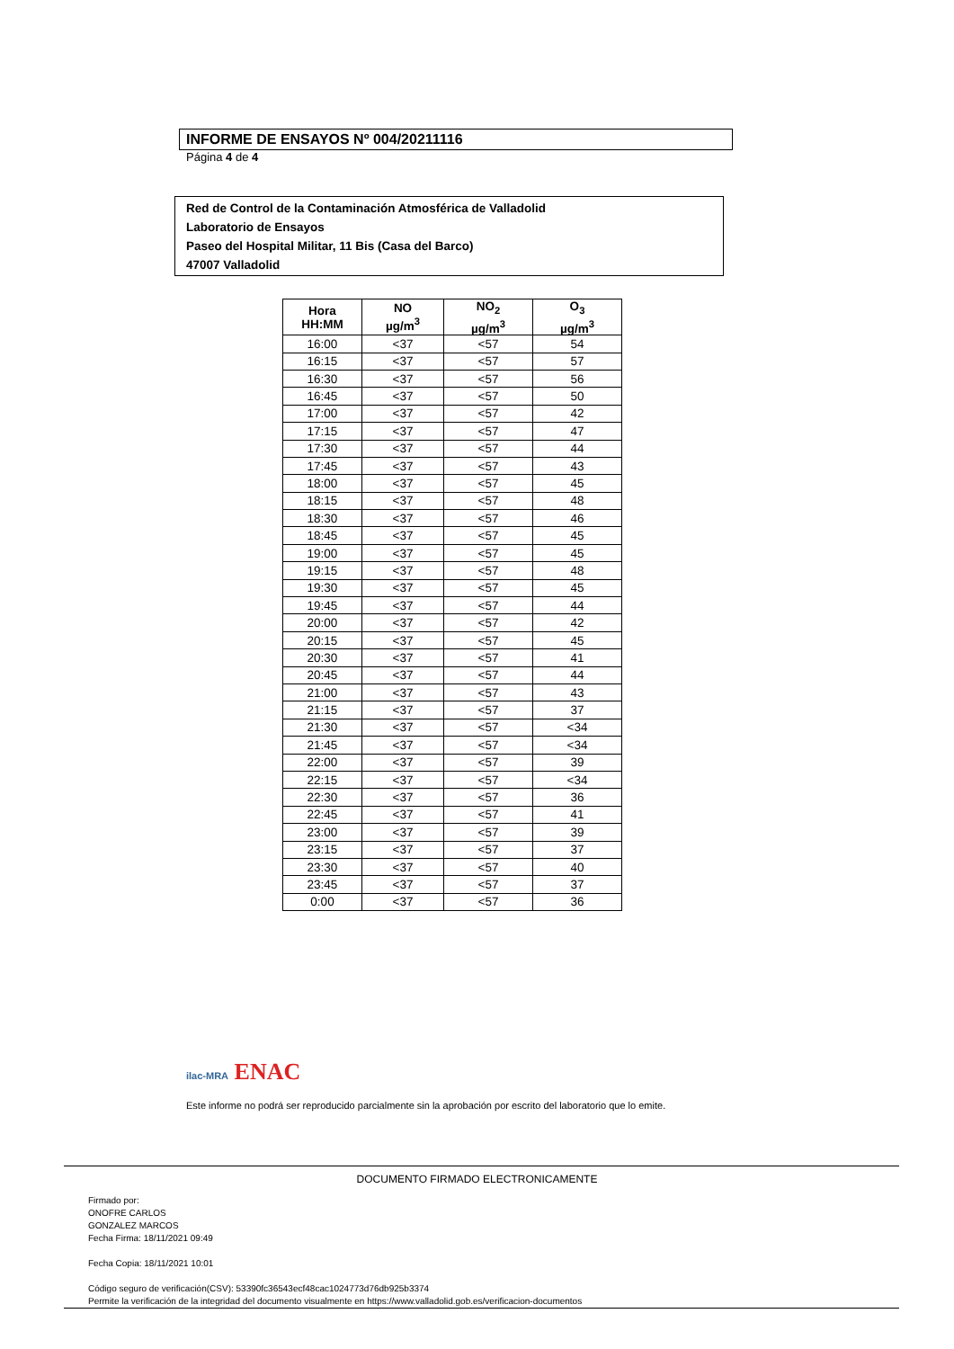INFORME DE ENSAYOS Nº 004/20211116
Página 4 de 4
Red de Control de la Contaminación Atmosférica de Valladolid
Laboratorio de Ensayos
Paseo del Hospital Militar, 11 Bis (Casa del Barco)
47007 Valladolid
| Hora HH:MM | NO µg/m<sup>3</sup> | NO<sub>2</sub> µg/m<sup>3</sup> | O<sub>3</sub> µg/m<sup>3</sup> |
| --- | --- | --- | --- |
| 16:00 | <37 | <57 | 54 |
| 16:15 | <37 | <57 | 57 |
| 16:30 | <37 | <57 | 56 |
| 16:45 | <37 | <57 | 50 |
| 17:00 | <37 | <57 | 42 |
| 17:15 | <37 | <57 | 47 |
| 17:30 | <37 | <57 | 44 |
| 17:45 | <37 | <57 | 43 |
| 18:00 | <37 | <57 | 45 |
| 18:15 | <37 | <57 | 48 |
| 18:30 | <37 | <57 | 46 |
| 18:45 | <37 | <57 | 45 |
| 19:00 | <37 | <57 | 45 |
| 19:15 | <37 | <57 | 48 |
| 19:30 | <37 | <57 | 45 |
| 19:45 | <37 | <57 | 44 |
| 20:00 | <37 | <57 | 42 |
| 20:15 | <37 | <57 | 45 |
| 20:30 | <37 | <57 | 41 |
| 20:45 | <37 | <57 | 44 |
| 21:00 | <37 | <57 | 43 |
| 21:15 | <37 | <57 | 37 |
| 21:30 | <37 | <57 | <34 |
| 21:45 | <37 | <57 | <34 |
| 22:00 | <37 | <57 | 39 |
| 22:15 | <37 | <57 | <34 |
| 22:30 | <37 | <57 | 36 |
| 22:45 | <37 | <57 | 41 |
| 23:00 | <37 | <57 | 39 |
| 23:15 | <37 | <57 | 37 |
| 23:30 | <37 | <57 | 40 |
| 23:45 | <37 | <57 | 37 |
| 0:00 | <37 | <57 | 36 |
ilac-MRA ENAC
Este informe no podrá ser reproducido parcialmente sin la aprobación por escrito del laboratorio que lo emite.
DOCUMENTO FIRMADO ELECTRONICAMENTE
Firmado por:
ONOFRE CARLOS
GONZALEZ MARCOS
Fecha Firma: 18/11/2021 09:49
Fecha Copia: 18/11/2021 10:01
Código seguro de verificación(CSV): 53390fc36543ecf48cac1024773d76db925b3374
Permite la verificación de la integridad del documento visualmente en https://www.valladolid.gob.es/verificacion-documentos